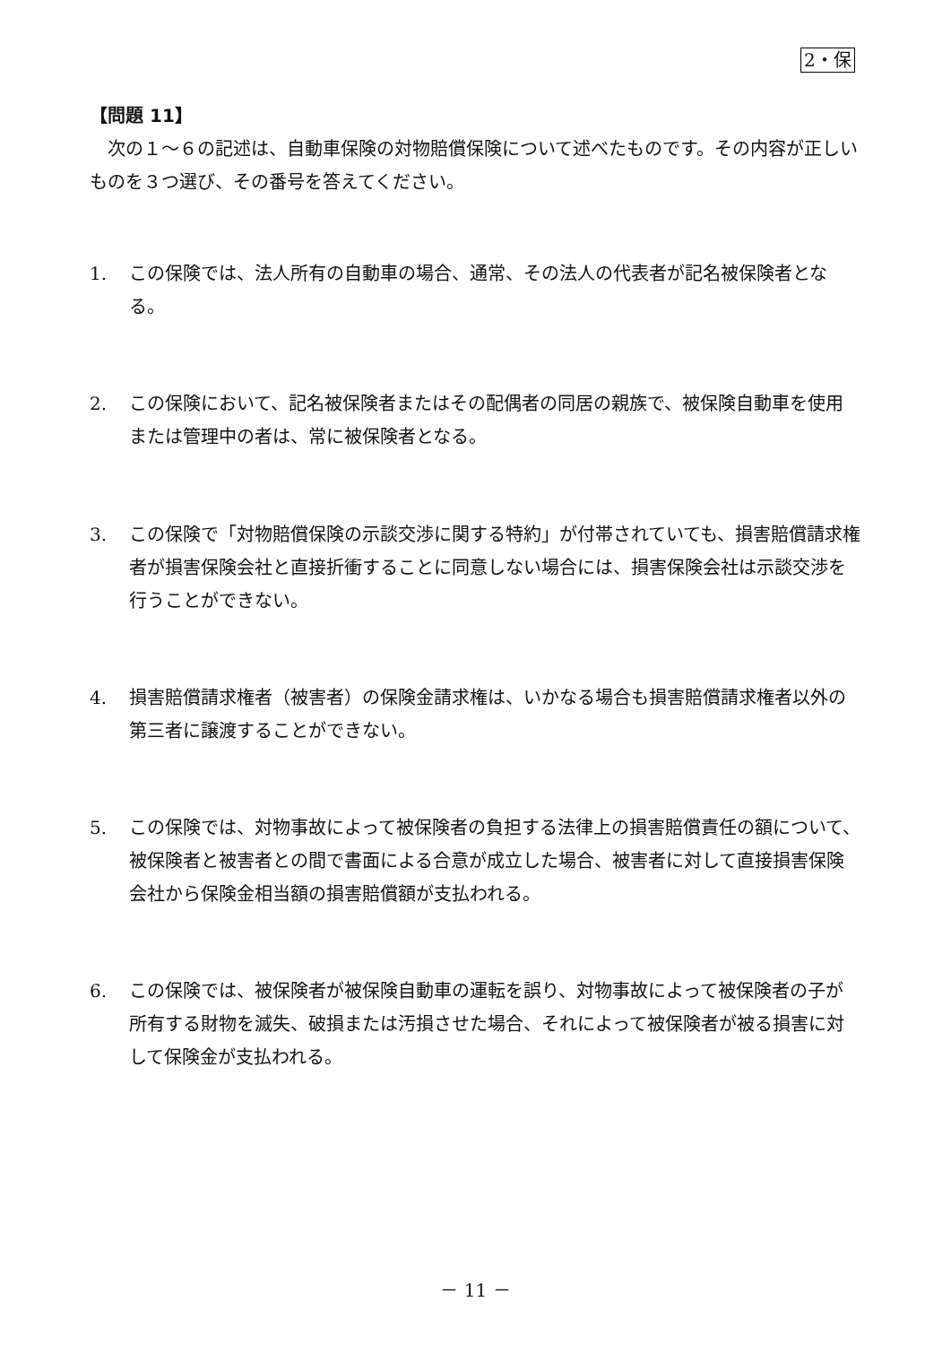2・保
【問題 11】
次の１～６の記述は、自動車保険の対物賠償保険について述べたものです。その内容が正しいものを３つ選び、その番号を答えてください。
1. この保険では、法人所有の自動車の場合、通常、その法人の代表者が記名被保険者となる。
2. この保険において、記名被保険者またはその配偶者の同居の親族で、被保険自動車を使用または管理中の者は、常に被保険者となる。
3. この保険で「対物賠償保険の示談交渉に関する特約」が付帯されていても、損害賠償請求権者が損害保険会社と直接折衝することに同意しない場合には、損害保険会社は示談交渉を行うことができない。
4. 損害賠償請求権者（被害者）の保険金請求権は、いかなる場合も損害賠償請求権者以外の第三者に譲渡することができない。
5. この保険では、対物事故によって被保険者の負担する法律上の損害賠償責任の額について、被保険者と被害者との間で書面による合意が成立した場合、被害者に対して直接損害保険会社から保険金相当額の損害賠償額が支払われる。
6. この保険では、被保険者が被保険自動車の運転を誤り、対物事故によって被保険者の子が所有する財物を滅失、破損または汚損させた場合、それによって被保険者が被る損害に対して保険金が支払われる。
－ 11 －